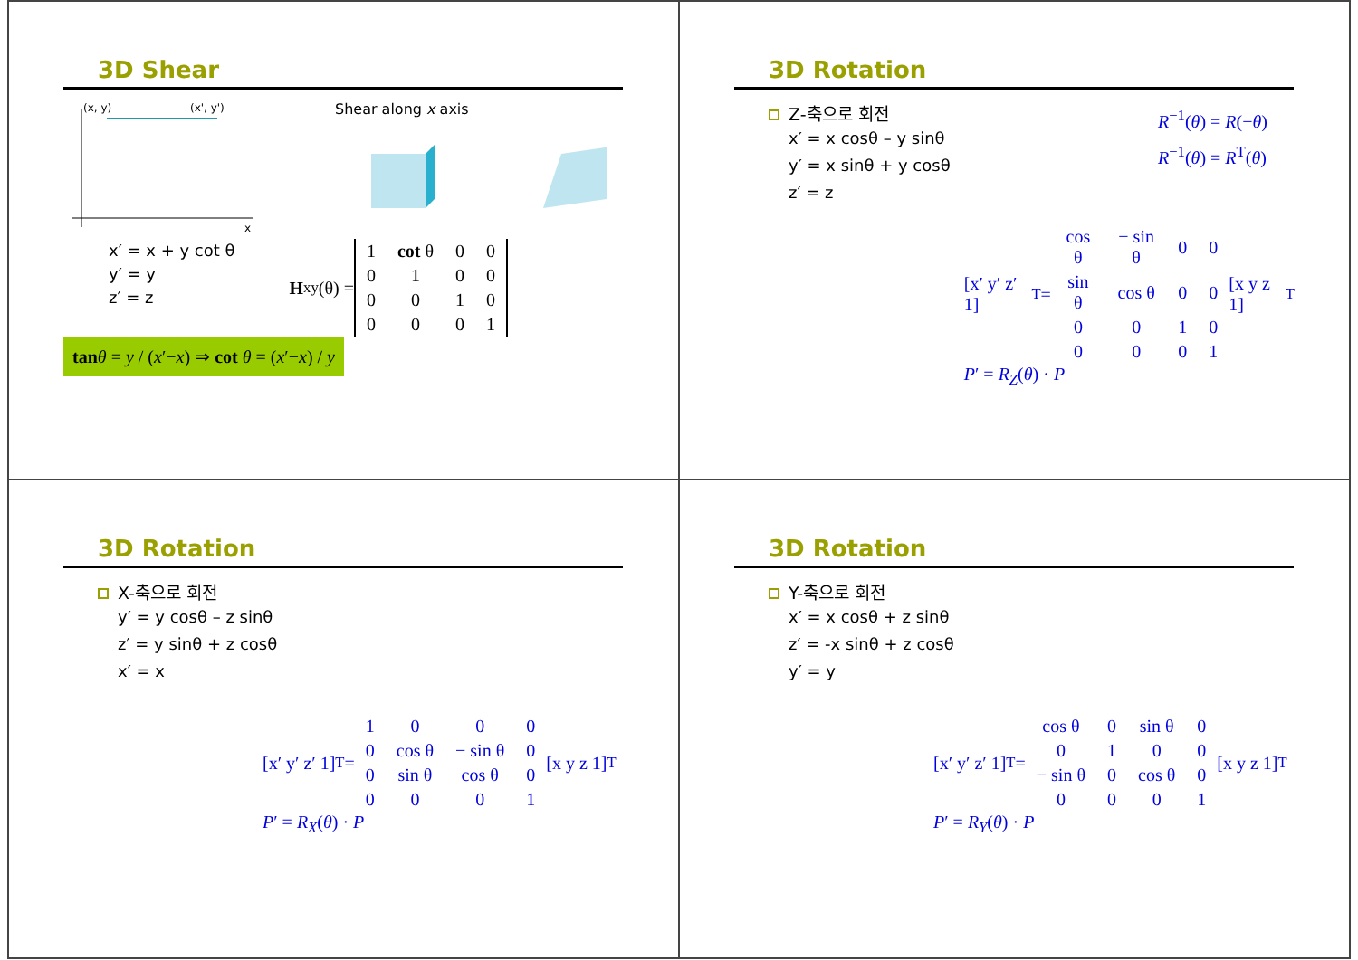3D Shear
(x, y)
(x', y')
x
Shear along x axis
x′ = x + y cot θ
y′ = y
z′ = z
H<sub>xy</sub>(θ) =
| 1 | cot θ | 0 | 0 |
| 0 | 1 | 0 | 0 |
| 0 | 0 | 1 | 0 |
| 0 | 0 | 0 | 1 |
tan θ = y / (x′−x) ⇒ cot θ = (x′−x) / y
3D Rotation
Z-축으로 회전
x′ = x cosθ – y sinθ
y′ = x sinθ + y cosθ
z′ = z
R<sup>−1</sup>(θ) = R(−θ)
R<sup>−1</sup>(θ) = R<sup>T</sup>(θ)
[x′ y′ z′ 1]<sup>T</sup> =
| cos θ | − sin θ | 0 | 0 |
| sin θ | cos θ | 0 | 0 |
| 0 | 0 | 1 | 0 |
| 0 | 0 | 0 | 1 |
[x y z 1]<sup>T</sup>
P′ = R<sub>Z</sub>(θ) · P
3D Rotation
X-축으로 회전
y′ = y cosθ – z sinθ
z′ = y sinθ + z cosθ
x′ = x
[x′ y′ z′ 1]<sup>T</sup> =
| 1 | 0 | 0 | 0 |
| 0 | cos θ | − sin θ | 0 |
| 0 | sin θ | cos θ | 0 |
| 0 | 0 | 0 | 1 |
[x y z 1]<sup>T</sup>
P′ = R<sub>X</sub>(θ) · P
3D Rotation
Y-축으로 회전
x′ = x cosθ + z sinθ
z′ = -x sinθ + z cosθ
y′ = y
[x′ y′ z′ 1]<sup>T</sup> =
| cos θ | 0 | sin θ | 0 |
| 0 | 1 | 0 | 0 |
| − sin θ | 0 | cos θ | 0 |
| 0 | 0 | 0 | 1 |
[x y z 1]<sup>T</sup>
P′ = R<sub>Y</sub>(θ) · P